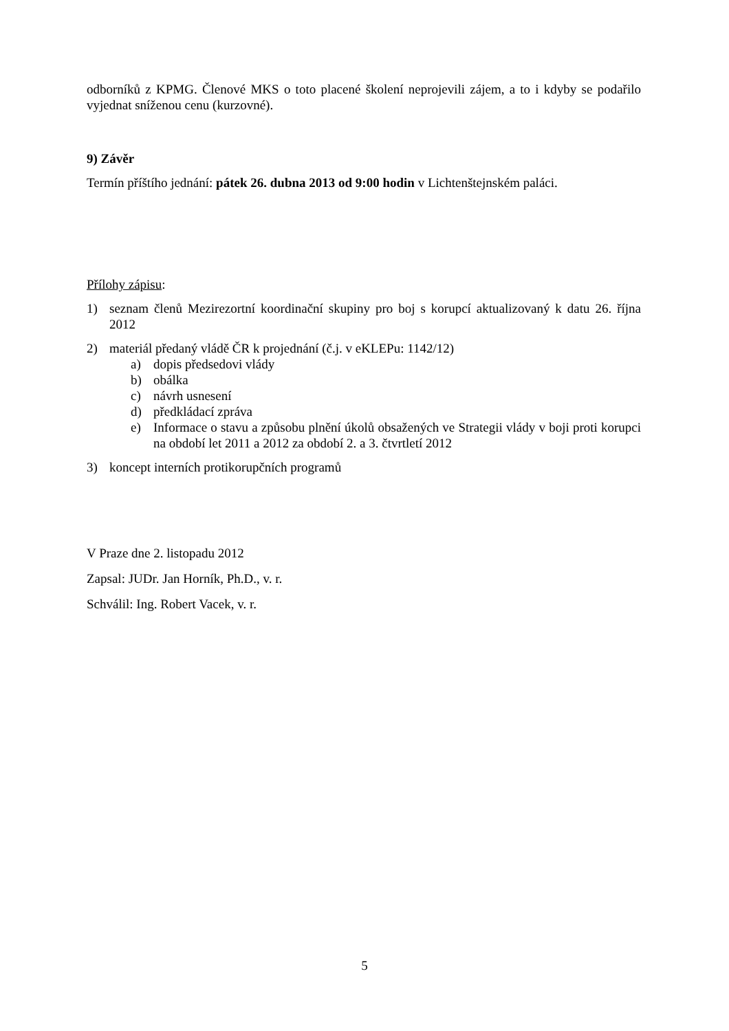odborníků z KPMG. Členové MKS o toto placené školení neprojevili zájem, a to i kdyby se podařilo vyjednat sníženou cenu (kurzovné).
9) Závěr
Termín příštího jednání: pátek 26. dubna 2013 od 9:00 hodin v Lichtenštejnském paláci.
Přílohy zápisu:
1) seznam členů Mezirezortní koordinační skupiny pro boj s korupcí aktualizovaný k datu 26. října 2012
2) materiál předaný vládě ČR k projednání (č.j. v eKLEPu: 1142/12)
a) dopis předsedovi vlády
b) obálka
c) návrh usnesení
d) předkládací zpráva
e) Informace o stavu a způsobu plnění úkolů obsažených ve Strategii vlády v boji proti korupci na období let 2011 a 2012 za období 2. a 3. čtvrtletí 2012
3) koncept interních protikorupčních programů
V Praze dne 2. listopadu 2012
Zapsal: JUDr. Jan Horník, Ph.D., v. r.
Schválil: Ing. Robert Vacek, v. r.
5